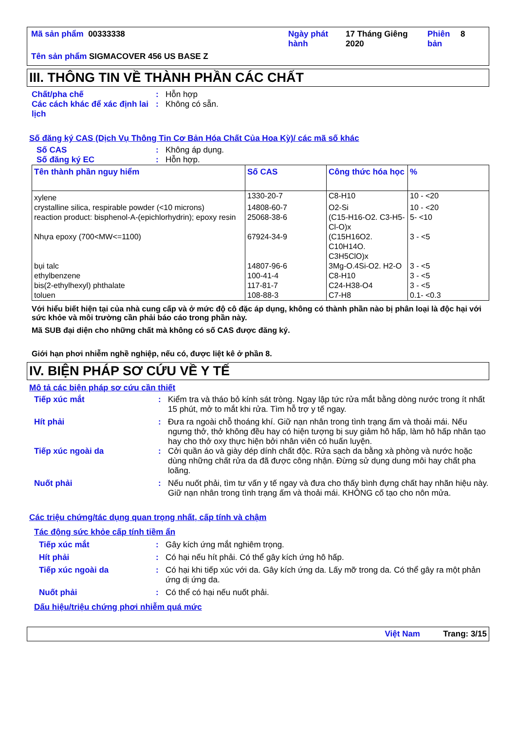| Mã sản phẩm 00333338 | Ngày phát hành | 17 Tháng Giêng 2020 | Phiên bản | 8 |
| Tên sản phẩm SIGMACOVER 456 US BASE Z | | | | |
III. THÔNG TIN VỀ THÀNH PHẦN CÁC CHẤT
Chất/pha chế : Hỗn hợp
Các cách khác để xác định lai lịch
: Không có sẵn.
Số đăng ký CAS (Dịch Vụ Thông Tin Cơ Bản Hóa Chất Của Hoa Kỳ)/ các mã số khác
Số CAS : Không áp dụng.
Số đăng ký EC : Hỗn hợp.
| Tên thành phần nguy hiểm | Số CAS | Công thức hóa học | % |
| --- | --- | --- | --- |
| xylene | 1330-20-7 | C8-H10 | 10 - <20 |
| crystalline silica, respirable powder (<10 microns) | 14808-60-7 | O2-Si | 10 - <20 |
| reaction product: bisphenol-A-(epichlorhydrin); epoxy resin | 25068-38-6 | (C15-H16-O2. C3-H5-Cl-O)x | 5- <10 |
| Nhựa epoxy (700<MW<=1100) | 67924-34-9 | (C15H16O2. C10H14O. C3H5ClO)x | 3 - <5 |
| bụi talc | 14807-96-6 | 3Mg-O.4Si-O2. H2-O | 3 - <5 |
| ethylbenzene | 100-41-4 | C8-H10 | 3 - <5 |
| bis(2-ethylhexyl) phthalate | 117-81-7 | C24-H38-O4 | 3 - <5 |
| toluen | 108-88-3 | C7-H8 | 0.1- <0.3 |
Với hiểu biết hiện tại của nhà cung cấp và ở mức độ cô đặc áp dụng, không có thành phần nào bị phân loại là độc hại với sức khỏe và môi trường cần phải báo cáo trong phần này.
Mã SUB đại diện cho những chất mà không có số CAS được đăng ký.
Giới hạn phơi nhiễm nghề nghiệp, nếu có, được liệt kê ở phần 8.
IV. BIỆN PHÁP SƠ CỨU VỀ Y TẾ
Mô tả các biện pháp sơ cứu cần thiết
Tiếp xúc mắt : Kiểm tra và tháo bỏ kính sát tròng. Ngay lập tức rửa mắt bằng dòng nước trong ít nhất 15 phút, mở to mắt khi rửa. Tìm hỗ trợ y tế ngay.
Hít phải : Đưa ra ngoài chỗ thoáng khí. Giữ nạn nhân trong tình trạng ấm và thoải mái. Nếu ngưng thở, thở không đều hay có hiện tượng bị suy giảm hô hấp, làm hô hấp nhân tạo hay cho thở oxy thực hiện bởi nhân viên có huấn luyện.
Tiếp xúc ngoài da : Cởi quần áo và giày dép dính chất độc. Rửa sạch da bằng xà phòng và nước hoặc dùng những chất rửa da đã được công nhận. Đừng sử dụng dung môi hay chất pha loãng.
Nuốt phải : Nếu nuốt phải, tìm tư vấn y tế ngay và đưa cho thấy bình đựng chất hay nhãn hiệu này. Giữ nạn nhân trong tình trạng ấm và thoải mái. KHÔNG cố tạo cho nôn mửa.
Các triệu chứng/tác dụng quan trọng nhất, cấp tính và chậm
Tác động sức khỏe cấp tính tiềm ẩn
Tiếp xúc mắt : Gây kích ứng mắt nghiêm trọng.
Hít phải : Có hại nếu hít phải. Có thể gây kích ứng hô hấp.
Tiếp xúc ngoài da : Có hại khi tiếp xúc với da. Gây kích ứng da. Lấy mỡ trong da. Có thể gây ra một phản ứng dị ứng da.
Nuốt phải : Có thể có hại nếu nuốt phải.
Dấu hiệu/triệu chứng phơi nhiễm quá mức
Việt Nam Trang: 3/15